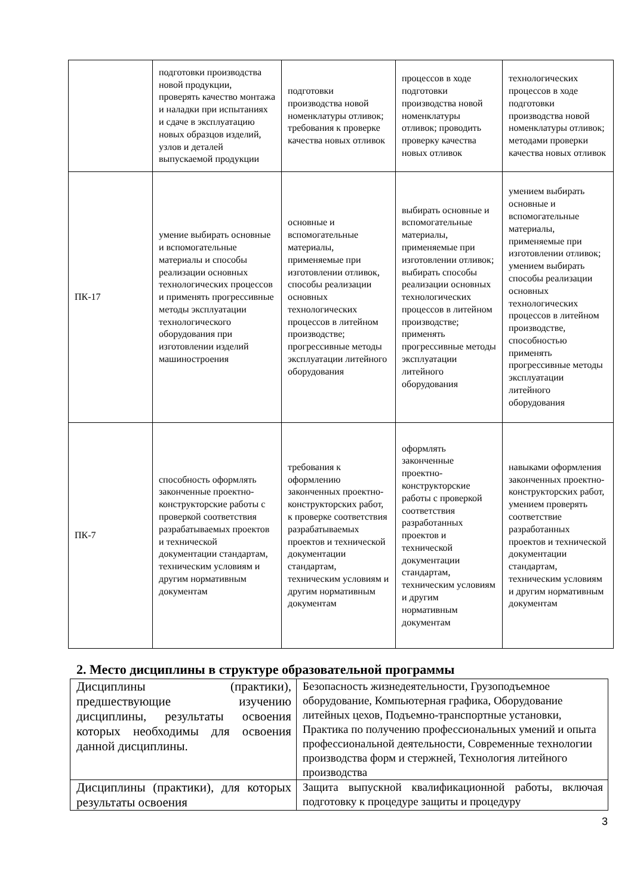| | подготовки производства новой продукции, проверять качество монтажа и наладки при испытаниях и сдаче в эксплуатацию новых образцов изделий, узлов и деталей выпускаемой продукции | подготовки производства новой номенклатуры отливок; требования к проверке качества новых отливок | процессов в ходе подготовки производства новой номенклатуры отливок; проводить проверку качества новых отливок | технологических процессов в ходе подготовки производства новой номенклатуры отливок; методами проверки качества новых отливок |
| ПК-17 | умение выбирать основные и вспомогательные материалы и способы реализации основных технологических процессов и применять прогрессивные методы эксплуатации технологического оборудования при изготовлении изделий машиностроения | основные и вспомогательные материалы, применяемые при изготовлении отливок, способы реализации основных технологических процессов в литейном производстве; прогрессивные методы эксплуатации литейного оборудования | выбирать основные и вспомогательные материалы, применяемые при изготовлении отливок; выбирать способы реализации основных технологических процессов в литейном производстве; применять прогрессивные методы эксплуатации литейного оборудования | умением выбирать основные и вспомогательные материалы, применяемые при изготовлении отливок; умением выбирать способы реализации основных технологических процессов в литейном производстве, способностью применять прогрессивные методы эксплуатации литейного оборудования |
| ПК-7 | способность оформлять законченные проектно-конструкторские работы с проверкой соответствия разрабатываемых проектов и технической документации стандартам, техническим условиям и другим нормативным документам | требования к оформлению законченных проектно-конструкторских работ, к проверке соответствия разрабатываемых проектов и технической документации стандартам, техническим условиям и другим нормативным документам | оформлять законченные проектно-конструкторские работы с проверкой соответствия разработанных проектов и технической документации стандартам, техническим условиям и другим нормативным документам | навыками оформления законченных проектно-конструкторских работ, умением проверять соответствие разработанных проектов и технической документации стандартам, техническим условиям и другим нормативным документам |
2. Место дисциплины в структуре образовательной программы
| Дисциплины (практики), предшествующие изучению дисциплины, результаты освоения которых необходимы для освоения данной дисциплины. | Безопасность жизнедеятельности, Грузоподъемное оборудование, Компьютерная графика, Оборудование литейных цехов, Подъемно-транспортные установки, Практика по получению профессиональных умений и опыта профессиональной деятельности, Современные технологии производства форм и стержней, Технология литейного производства |
| Дисциплины (практики), для которых результаты освоения | Защита выпускной квалификационной работы, включая подготовку к процедуре защиты и процедуру |
3